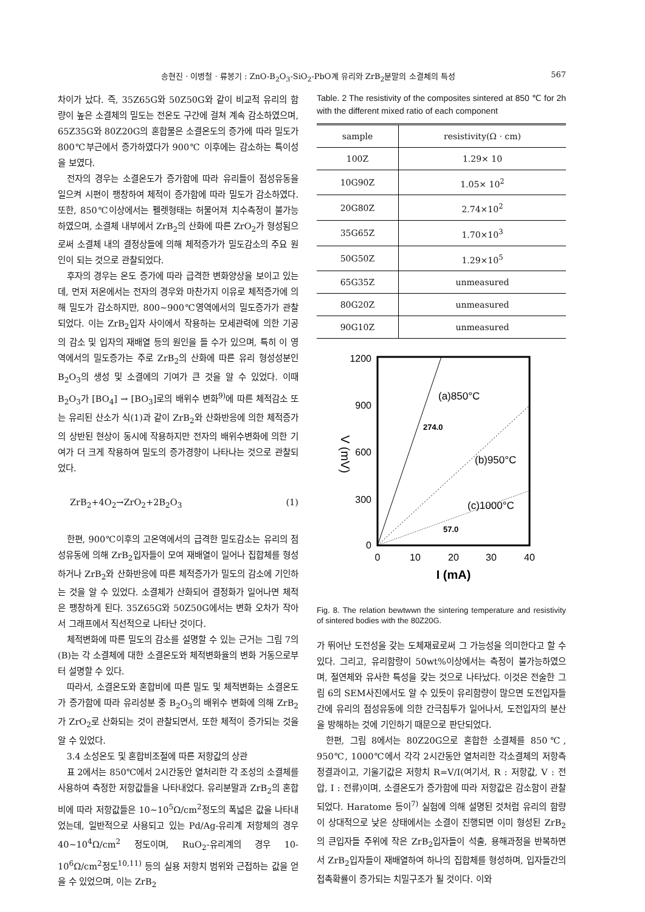송현진 · 이병철 · 류봉기 : ZnO-B<sub>2</sub>O<sub>3</sub>-SiO<sub>2</sub>-PbO계 유리와 ZrB<sub>2</sub>분말의 소결체의 특성 567
차이가 났다. 즉, 35Z65G와 50Z50G와 같이 비교적 유리의 함량이 높은 소결체의 밀도는 전온도 구간에 걸쳐 계속 감소하였으며, 65Z35G와 80Z20G의 혼합물은 소결온도의 증가에 따라 밀도가 800℃부근에서 증가하였다가 900℃ 이후에는 감소하는 특이성을 보였다.
전자의 경우는 소결온도가 증가함에 따라 유리들이 점성유동을 일으켜 시편이 팽창하여 체적이 증가함에 따라 밀도가 감소하였다. 또한, 850℃이상에서는 펠렛형태는 허물어져 치수측정이 불가능하였으며, 소결체 내부에서 ZrB<sub>2</sub>의 산화에 따른 ZrO<sub>2</sub>가 형성됨으로써 소결체 내의 결정상들에 의해 체적증가가 밀도감소의 주요 원인이 되는 것으로 관찰되었다.
후자의 경우는 온도 증가에 따라 급격한 변화양상을 보이고 있는데, 먼저 저온에서는 전자의 경우와 마찬가지 이유로 체적증가에 의해 밀도가 감소하지만, 800~900℃영역에서의 밀도증가가 관찰되었다. 이는 ZrB<sub>2</sub>입자 사이에서 작용하는 모세관력에 의한 기공의 감소 및 입자의 재배열 등의 원인을 들 수가 있으며, 특히 이 영역에서의 밀도증가는 주로 ZrB<sub>2</sub>의 산화에 따른 유리 형성성분인 B<sub>2</sub>O<sub>3</sub>의 생성 및 소결에의 기여가 큰 것을 알 수 있었다. 이때 B<sub>2</sub>O<sub>3</sub>가 [BO<sub>4</sub>] → [BO<sub>3</sub>]로의 배위수 변화<sup>9)</sup>에 따른 체적감소 또는 유리된 산소가 식(1)과 같이 ZrB<sub>2</sub>와 산화반응에 의한 체적증가의 상반된 현상이 동시에 작용하지만 전자의 배위수변화에 의한 기여가 더 크게 작용하여 밀도의 증가경향이 나타나는 것으로 관찰되었다.
ZrB<sub>2</sub>+4O<sub>2</sub>→ZrO<sub>2</sub>+2B<sub>2</sub>O<sub>3</sub> (1)
한편, 900℃이후의 고온역에서의 급격한 밀도감소는 유리의 점성유동에 의해 ZrB<sub>2</sub>입자들이 모여 재배열이 일어나 집합체를 형성하거나 ZrB<sub>2</sub>와 산화반응에 따른 체적증가가 밀도의 감소에 기인하는 것을 알 수 있었다. 소결체가 산화되어 결정화가 일어나면 체적은 팽창하게 된다. 35Z65G와 50Z50G에서는 변화 오차가 작아서 그래프에서 직선적으로 나타난 것이다.
체적변화에 따른 밀도의 감소를 설명할 수 있는 근거는 그림 7의 (B)는 각 소결체에 대한 소결온도와 체적변화율의 변화 거동으로부터 설명할 수 있다.
따라서, 소결온도와 혼합비에 따른 밀도 및 체적변화는 소결온도가 증가함에 따라 유리성분 중 B<sub>2</sub>O<sub>3</sub>의 배위수 변화에 의해 ZrB<sub>2</sub>가 ZrO<sub>2</sub>로 산화되는 것이 관찰되면서, 또한 체적이 증가되는 것을 알 수 있었다.
3.4 소성온도 및 혼합비조절에 따른 저항값의 상관
표 2에서는 850℃에서 2시간동안 열처리한 각 조성의 소결체를 사용하여 측정한 저항값들을 나타내었다. 유리분말과 ZrB<sub>2</sub>의 혼합비에 따라 저항값들은 10~10<sup>5</sup>Ω/cm<sup>2</sup>정도의 폭넓은 값을 나타내었는데, 일반적으로 사용되고 있는 Pd/Ag-유리계 저항체의 경우 40~10<sup>4</sup>Ω/cm<sup>2</sup> 정도이며, RuO<sub>2</sub>-유리계의 경우 10-10<sup>6</sup>Ω/cm<sup>2</sup>정도<sup>10,11)</sup> 등의 실용 저항치 범위와 근접하는 값을 얻을 수 있었으며, 이는 ZrB<sub>2</sub>
Table. 2 The resistivity of the composites sintered at 850 ℃ for 2h with the different mixed ratio of each component
| sample | resistivity(Ω · cm) |
| --- | --- |
| 100Z | 1.29× 10 |
| 10G90Z | 1.05× 10<sup>2</sup> |
| 20G80Z | 2.74×10<sup>2</sup> |
| 35G65Z | 1.70×10<sup>3</sup> |
| 50G50Z | 1.29×10<sup>5</sup> |
| 65G35Z | unmeasured |
| 80G20Z | unmeasured |
| 90G10Z | unmeasured |
1200
900
600
300
0
0
10
20
30
40
I (mA)
V (mV)
(a)850°C
274.0
(b)950°C
(c)1000°C
57.0
Fig. 8. The relation bewtwwn the sintering temperature and resistivity of sintered bodies with the 80Z20G.
가 뛰어난 도전성을 갖는 도체재료로써 그 가능성을 의미한다고 할 수 있다. 그리고, 유리함량이 50wt%이상에서는 측정이 불가능하였으며, 절연체와 유사한 특성을 갖는 것으로 나타났다. 이것은 전술한 그림 6의 SEM사진에서도 알 수 있듯이 유리함량이 많으면 도전입자들간에 유리의 점성유동에 의한 간극침투가 일어나서, 도전입자의 분산을 방해하는 것에 기인하기 때문으로 판단되었다.
한편, 그림 8에서는 80Z20G으로 혼합한 소결체를 850℃, 950℃, 1000℃에서 각각 2시간동안 열처리한 각소결체의 저항측정결과이고, 기울기값은 저항치 R=V/I(여기서, R : 저항값, V : 전압, I : 전류)이며, 소결온도가 증가함에 따라 저항값은 감소함이 관찰되었다. Haratome 등이<sup>7)</sup> 실험에 의해 설명된 것처럼 유리의 함량이 상대적으로 낮은 상태에서는 소결이 진행되면 이미 형성된 ZrB<sub>2</sub>의 큰입자들 주위에 작은 ZrB<sub>2</sub>입자들이 석출, 용해과정을 반복하면서 ZrB<sub>2</sub>입자들이 재배열하여 하나의 집합체를 형성하며, 입자들간의 접촉확률이 증가되는 치밀구조가 될 것이다. 이와